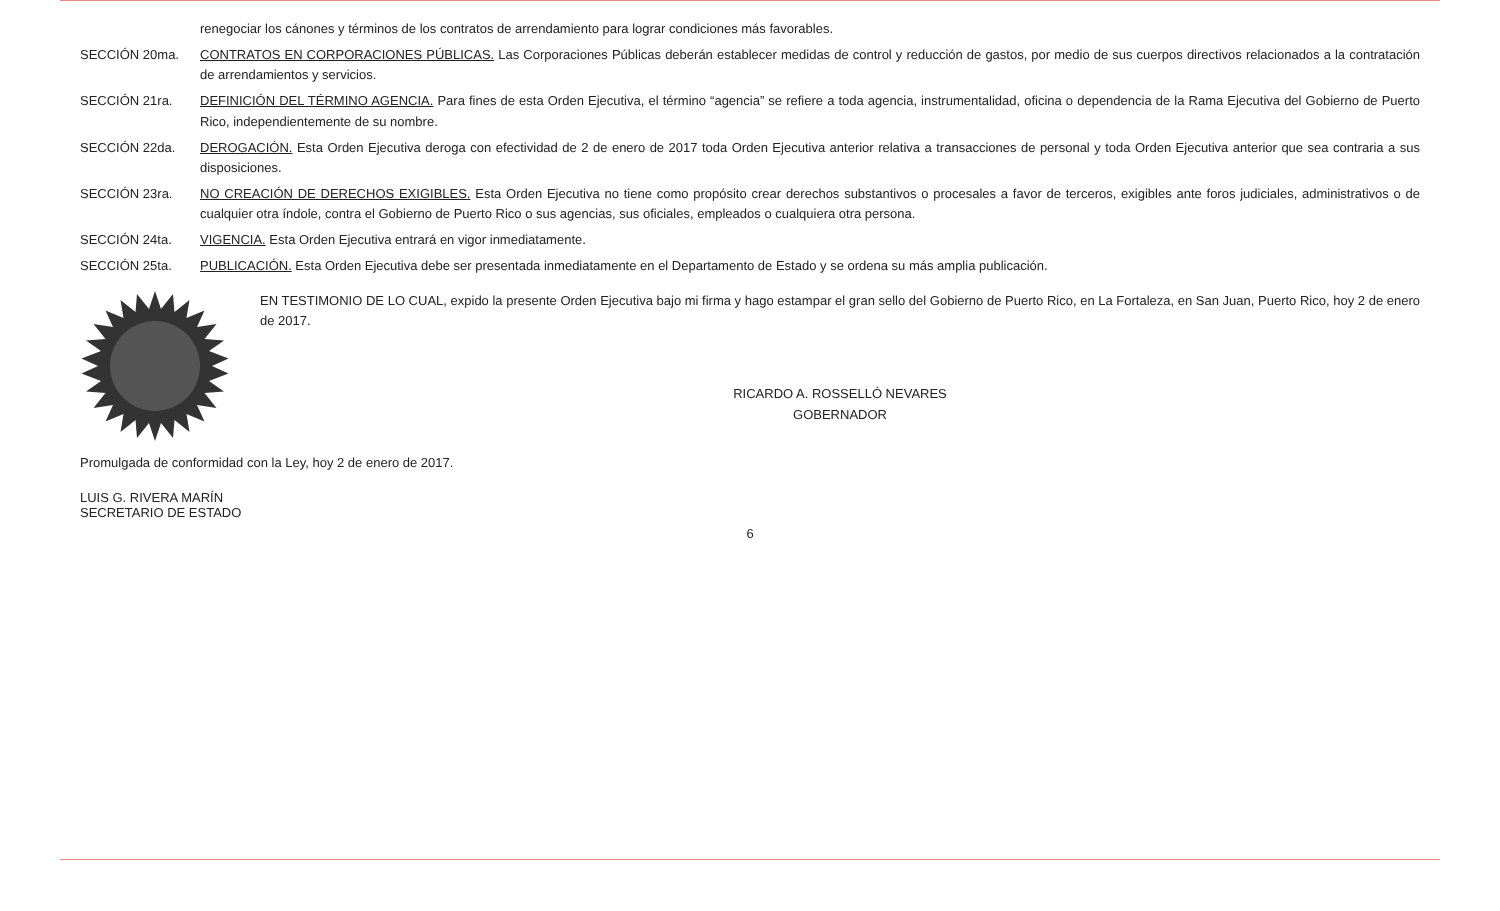renegociar los cánones y términos de los contratos de arrendamiento para lograr condiciones más favorables.
SECCIÓN 20ma. CONTRATOS EN CORPORACIONES PÚBLICAS. Las Corporaciones Públicas deberán establecer medidas de control y reducción de gastos, por medio de sus cuerpos directivos relacionados a la contratación de arrendamientos y servicios.
SECCIÓN 21ra. DEFINICIÓN DEL TÉRMINO AGENCIA. Para fines de esta Orden Ejecutiva, el término “agencia” se refiere a toda agencia, instrumentalidad, oficina o dependencia de la Rama Ejecutiva del Gobierno de Puerto Rico, independientemente de su nombre.
SECCIÓN 22da. DEROGACIÓN. Esta Orden Ejecutiva deroga con efectividad de 2 de enero de 2017 toda Orden Ejecutiva anterior relativa a transacciones de personal y toda Orden Ejecutiva anterior que sea contraria a sus disposiciones.
SECCIÓN 23ra. NO CREACIÓN DE DERECHOS EXIGIBLES. Esta Orden Ejecutiva no tiene como propósito crear derechos substantivos o procesales a favor de terceros, exigibles ante foros judiciales, administrativos o de cualquier otra índole, contra el Gobierno de Puerto Rico o sus agencias, sus oficiales, empleados o cualquiera otra persona.
SECCIÓN 24ta. VIGENCIA. Esta Orden Ejecutiva entrará en vigor inmediatamente.
SECCIÓN 25ta. PUBLICACIÓN. Esta Orden Ejecutiva debe ser presentada inmediatamente en el Departamento de Estado y se ordena su más amplia publicación.
EN TESTIMONIO DE LO CUAL, expido la presente Orden Ejecutiva bajo mi firma y hago estampar el gran sello del Gobierno de Puerto Rico, en La Fortaleza, en San Juan, Puerto Rico, hoy 2 de enero de 2017.
RICARDO A. ROSSELLÓ NEVARES
GOBERNADOR
Promulgada de conformidad con la Ley, hoy 2 de enero de 2017.
LUIS G. RIVERA MARÍN
SECRETARIO DE ESTADO
6